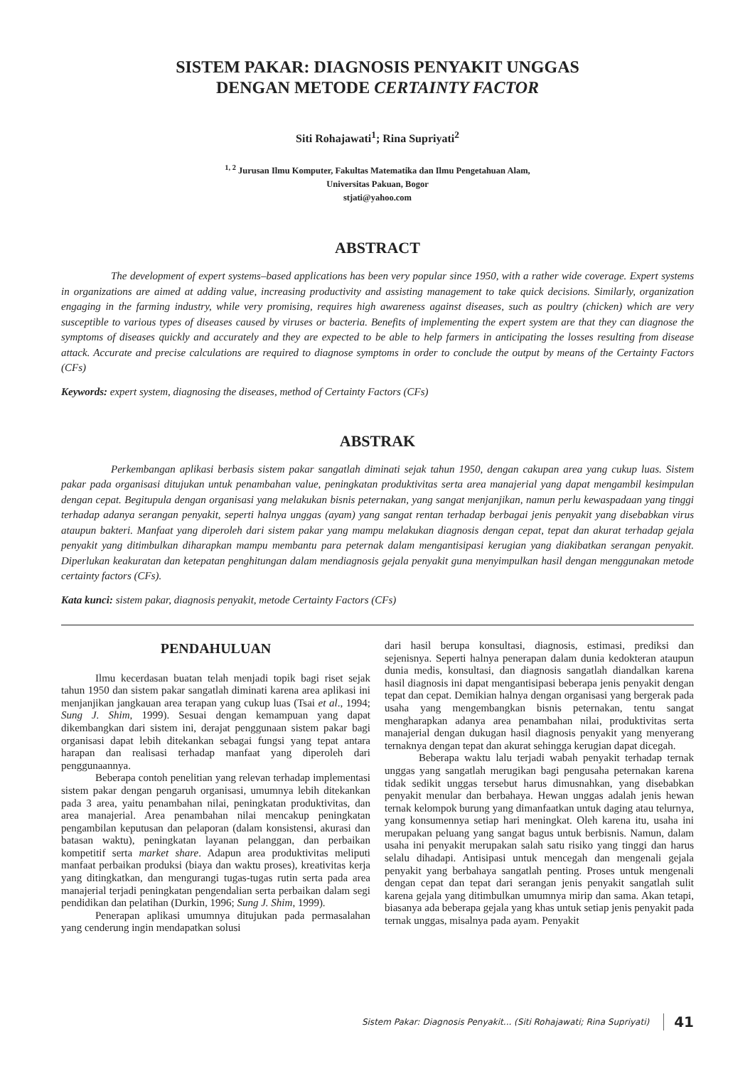SISTEM PAKAR: DIAGNOSIS PENYAKIT UNGGAS
DENGAN METODE CERTAINTY FACTOR
Siti Rohajawati<sup>1</sup>; Rina Supriyati<sup>2</sup>
<sup>1, 2</sup> Jurusan Ilmu Komputer, Fakultas Matematika dan Ilmu Pengetahuan Alam,
Universitas Pakuan, Bogor
stjati@yahoo.com
ABSTRACT
The development of expert systems–based applications has been very popular since 1950, with a rather wide coverage. Expert systems in organizations are aimed at adding value, increasing productivity and assisting management to take quick decisions. Similarly, organization engaging in the farming industry, while very promising, requires high awareness against diseases, such as poultry (chicken) which are very susceptible to various types of diseases caused by viruses or bacteria. Benefits of implementing the expert system are that they can diagnose the symptoms of diseases quickly and accurately and they are expected to be able to help farmers in anticipating the losses resulting from disease attack. Accurate and precise calculations are required to diagnose symptoms in order to conclude the output by means of the Certainty Factors (CFs)
Keywords: expert system, diagnosing the diseases, method of Certainty Factors (CFs)
ABSTRAK
Perkembangan aplikasi berbasis sistem pakar sangatlah diminati sejak tahun 1950, dengan cakupan area yang cukup luas. Sistem pakar pada organisasi ditujukan untuk penambahan value, peningkatan produktivitas serta area manajerial yang dapat mengambil kesimpulan dengan cepat. Begitupula dengan organisasi yang melakukan bisnis peternakan, yang sangat menjanjikan, namun perlu kewaspadaan yang tinggi terhadap adanya serangan penyakit, seperti halnya unggas (ayam) yang sangat rentan terhadap berbagai jenis penyakit yang disebabkan virus ataupun bakteri. Manfaat yang diperoleh dari sistem pakar yang mampu melakukan diagnosis dengan cepat, tepat dan akurat terhadap gejala penyakit yang ditimbulkan diharapkan mampu membantu para peternak dalam mengantisipasi kerugian yang diakibatkan serangan penyakit. Diperlukan keakuratan dan ketepatan penghitungan dalam mendiagnosis gejala penyakit guna menyimpulkan hasil dengan menggunakan metode certainty factors (CFs).
Kata kunci: sistem pakar, diagnosis penyakit, metode Certainty Factors (CFs)
PENDAHULUAN
Ilmu kecerdasan buatan telah menjadi topik bagi riset sejak tahun 1950 dan sistem pakar sangatlah diminati karena area aplikasi ini menjanjikan jangkauan area terapan yang cukup luas (Tsai et al., 1994; Sung J. Shim, 1999). Sesuai dengan kemampuan yang dapat dikembangkan dari sistem ini, derajat penggunaan sistem pakar bagi organisasi dapat lebih ditekankan sebagai fungsi yang tepat antara harapan dan realisasi terhadap manfaat yang diperoleh dari penggunaannya.
Beberapa contoh penelitian yang relevan terhadap implementasi sistem pakar dengan pengaruh organisasi, umumnya lebih ditekankan pada 3 area, yaitu penambahan nilai, peningkatan produktivitas, dan area manajerial. Area penambahan nilai mencakup peningkatan pengambilan keputusan dan pelaporan (dalam konsistensi, akurasi dan batasan waktu), peningkatan layanan pelanggan, dan perbaikan kompetitif serta market share. Adapun area produktivitas meliputi manfaat perbaikan produksi (biaya dan waktu proses), kreativitas kerja yang ditingkatkan, dan mengurangi tugas-tugas rutin serta pada area manajerial terjadi peningkatan pengendalian serta perbaikan dalam segi pendidikan dan pelatihan (Durkin, 1996; Sung J. Shim, 1999).
Penerapan aplikasi umumnya ditujukan pada permasalahan yang cenderung ingin mendapatkan solusi
dari hasil berupa konsultasi, diagnosis, estimasi, prediksi dan sejenisnya. Seperti halnya penerapan dalam dunia kedokteran ataupun dunia medis, konsultasi, dan diagnosis sangatlah diandalkan karena hasil diagnosis ini dapat mengantisipasi beberapa jenis penyakit dengan tepat dan cepat. Demikian halnya dengan organisasi yang bergerak pada usaha yang mengembangkan bisnis peternakan, tentu sangat mengharapkan adanya area penambahan nilai, produktivitas serta manajerial dengan dukugan hasil diagnosis penyakit yang menyerang ternaknya dengan tepat dan akurat sehingga kerugian dapat dicegah.
Beberapa waktu lalu terjadi wabah penyakit terhadap ternak unggas yang sangatlah merugikan bagi pengusaha peternakan karena tidak sedikit unggas tersebut harus dimusnahkan, yang disebabkan penyakit menular dan berbahaya. Hewan unggas adalah jenis hewan ternak kelompok burung yang dimanfaatkan untuk daging atau telurnya, yang konsumennya setiap hari meningkat. Oleh karena itu, usaha ini merupakan peluang yang sangat bagus untuk berbisnis. Namun, dalam usaha ini penyakit merupakan salah satu risiko yang tinggi dan harus selalu dihadapi. Antisipasi untuk mencegah dan mengenali gejala penyakit yang berbahaya sangatlah penting. Proses untuk mengenali dengan cepat dan tepat dari serangan jenis penyakit sangatlah sulit karena gejala yang ditimbulkan umumnya mirip dan sama. Akan tetapi, biasanya ada beberapa gejala yang khas untuk setiap jenis penyakit pada ternak unggas, misalnya pada ayam. Penyakit
Sistem Pakar: Diagnosis Penyakit... (Siti Rohajawati; Rina Supriyati) 41